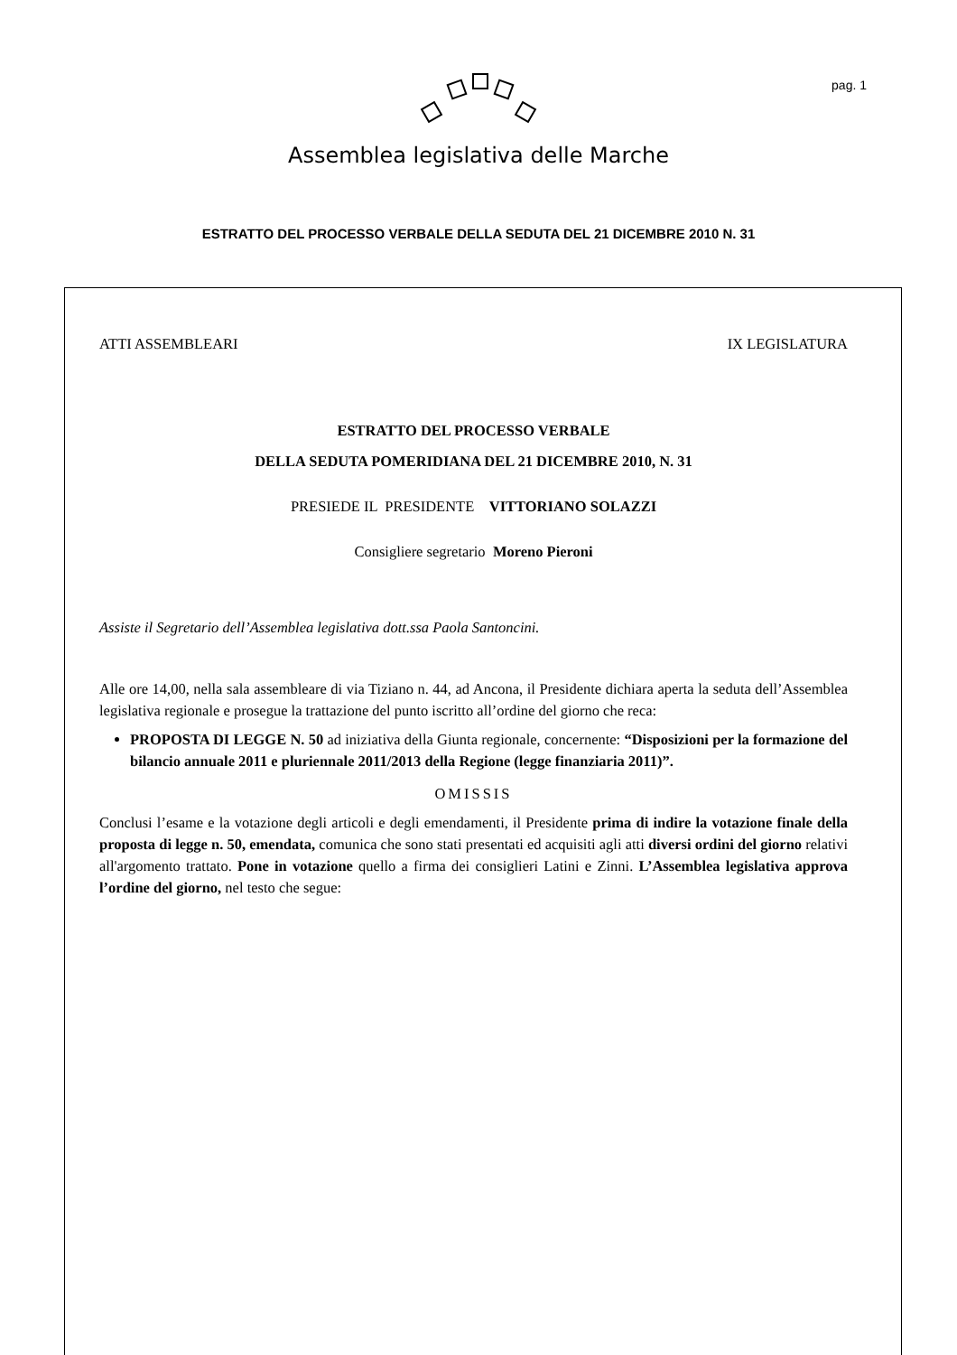pag. 1
Assemblea legislativa delle Marche
ESTRATTO DEL PROCESSO VERBALE DELLA SEDUTA DEL 21 DICEMBRE 2010 N. 31
ATTI ASSEMBLEARI IX LEGISLATURA
ESTRATTO DEL PROCESSO VERBALE
DELLA SEDUTA POMERIDIANA DEL 21 DICEMBRE 2010, N. 31
PRESIEDE IL PRESIDENTE VITTORIANO SOLAZZI
Consigliere segretario Moreno Pieroni
Assiste il Segretario dell’Assemblea legislativa dott.ssa Paola Santoncini.
Alle ore 14,00, nella sala assembleare di via Tiziano n. 44, ad Ancona, il Presidente dichiara aperta la seduta dell’Assemblea legislativa regionale e prosegue la trattazione del punto iscritto all’ordine del giorno che reca:
PROPOSTA DI LEGGE N. 50 ad iniziativa della Giunta regionale, concernente: “Disposizioni per la formazione del bilancio annuale 2011 e pluriennale 2011/2013 della Regione (legge finanziaria 2011)”.
OMISSIS
Conclusi l’esame e la votazione degli articoli e degli emendamenti, il Presidente prima di indire la votazione finale della proposta di legge n. 50, emendata, comunica che sono stati presentati ed acquisiti agli atti diversi ordini del giorno relativi all'argomento trattato. Pone in votazione quello a firma dei consiglieri Latini e Zinni. L’Assemblea legislativa approva l’ordine del giorno, nel testo che segue: